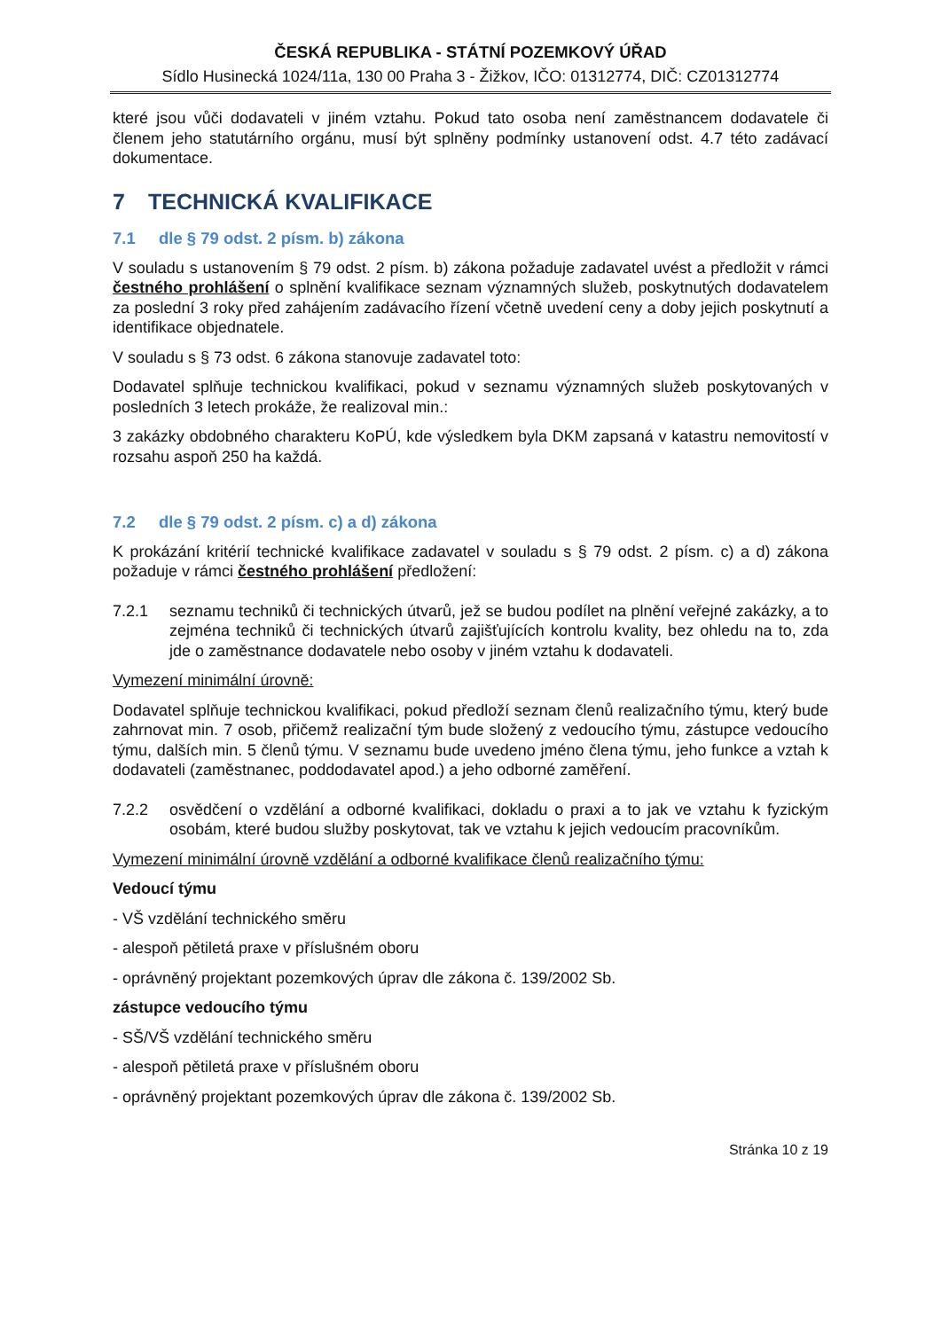ČESKÁ REPUBLIKA - STÁTNÍ POZEMKOVÝ ÚŘAD
Sídlo Husinecká 1024/11a, 130 00 Praha 3 - Žižkov, IČO: 01312774, DIČ: CZ01312774
které jsou vůči dodavateli v jiném vztahu. Pokud tato osoba není zaměstnancem dodavatele či členem jeho statutárního orgánu, musí být splněny podmínky ustanovení odst. 4.7 této zadávací dokumentace.
7 TECHNICKÁ KVALIFIKACE
7.1 dle § 79 odst. 2 písm. b) zákona
V souladu s ustanovením § 79 odst. 2 písm. b) zákona požaduje zadavatel uvést a předložit v rámci čestného prohlášení o splnění kvalifikace seznam významných služeb, poskytnutých dodavatelem za poslední 3 roky před zahájením zadávacího řízení včetně uvedení ceny a doby jejich poskytnutí a identifikace objednatele.
V souladu s § 73 odst. 6 zákona stanovuje zadavatel toto:
Dodavatel splňuje technickou kvalifikaci, pokud v seznamu významných služeb poskytovaných v posledních 3 letech prokáže, že realizoval min.:
3 zakázky obdobného charakteru KoPÚ, kde výsledkem byla DKM zapsaná v katastru nemovitostí v rozsahu aspoň 250 ha každá.
7.2 dle § 79 odst. 2 písm. c) a d) zákona
K prokázání kritérií technické kvalifikace zadavatel v souladu s § 79 odst. 2 písm. c) a d) zákona požaduje v rámci čestného prohlášení předložení:
7.2.1 seznamu techniků či technických útvarů, jež se budou podílet na plnění veřejné zakázky, a to zejména techniků či technických útvarů zajišťujících kontrolu kvality, bez ohledu na to, zda jde o zaměstnance dodavatele nebo osoby v jiném vztahu k dodavateli.
Vymezení minimální úrovně:
Dodavatel splňuje technickou kvalifikaci, pokud předloží seznam členů realizačního týmu, který bude zahrnovat min. 7 osob, přičemž realizační tým bude složený z vedoucího týmu, zástupce vedoucího týmu, dalších min. 5 členů týmu. V seznamu bude uvedeno jméno člena týmu, jeho funkce a vztah k dodavateli (zaměstnanec, poddodavatel apod.) a jeho odborné zaměření.
7.2.2 osvědčení o vzdělání a odborné kvalifikaci, dokladu o praxi a to jak ve vztahu k fyzickým osobám, které budou služby poskytovat, tak ve vztahu k jejich vedoucím pracovníkům.
Vymezení minimální úrovně vzdělání a odborné kvalifikace členů realizačního týmu:
Vedoucí týmu
- VŠ vzdělání technického směru
- alespoň pětiletá praxe v příslušném oboru
- oprávněný projektant pozemkových úprav dle zákona č. 139/2002 Sb.
zástupce vedoucího týmu
- SŠ/VŠ vzdělání technického směru
- alespoň pětiletá praxe v příslušném oboru
- oprávněný projektant pozemkových úprav dle zákona č. 139/2002 Sb.
Stránka 10 z 19